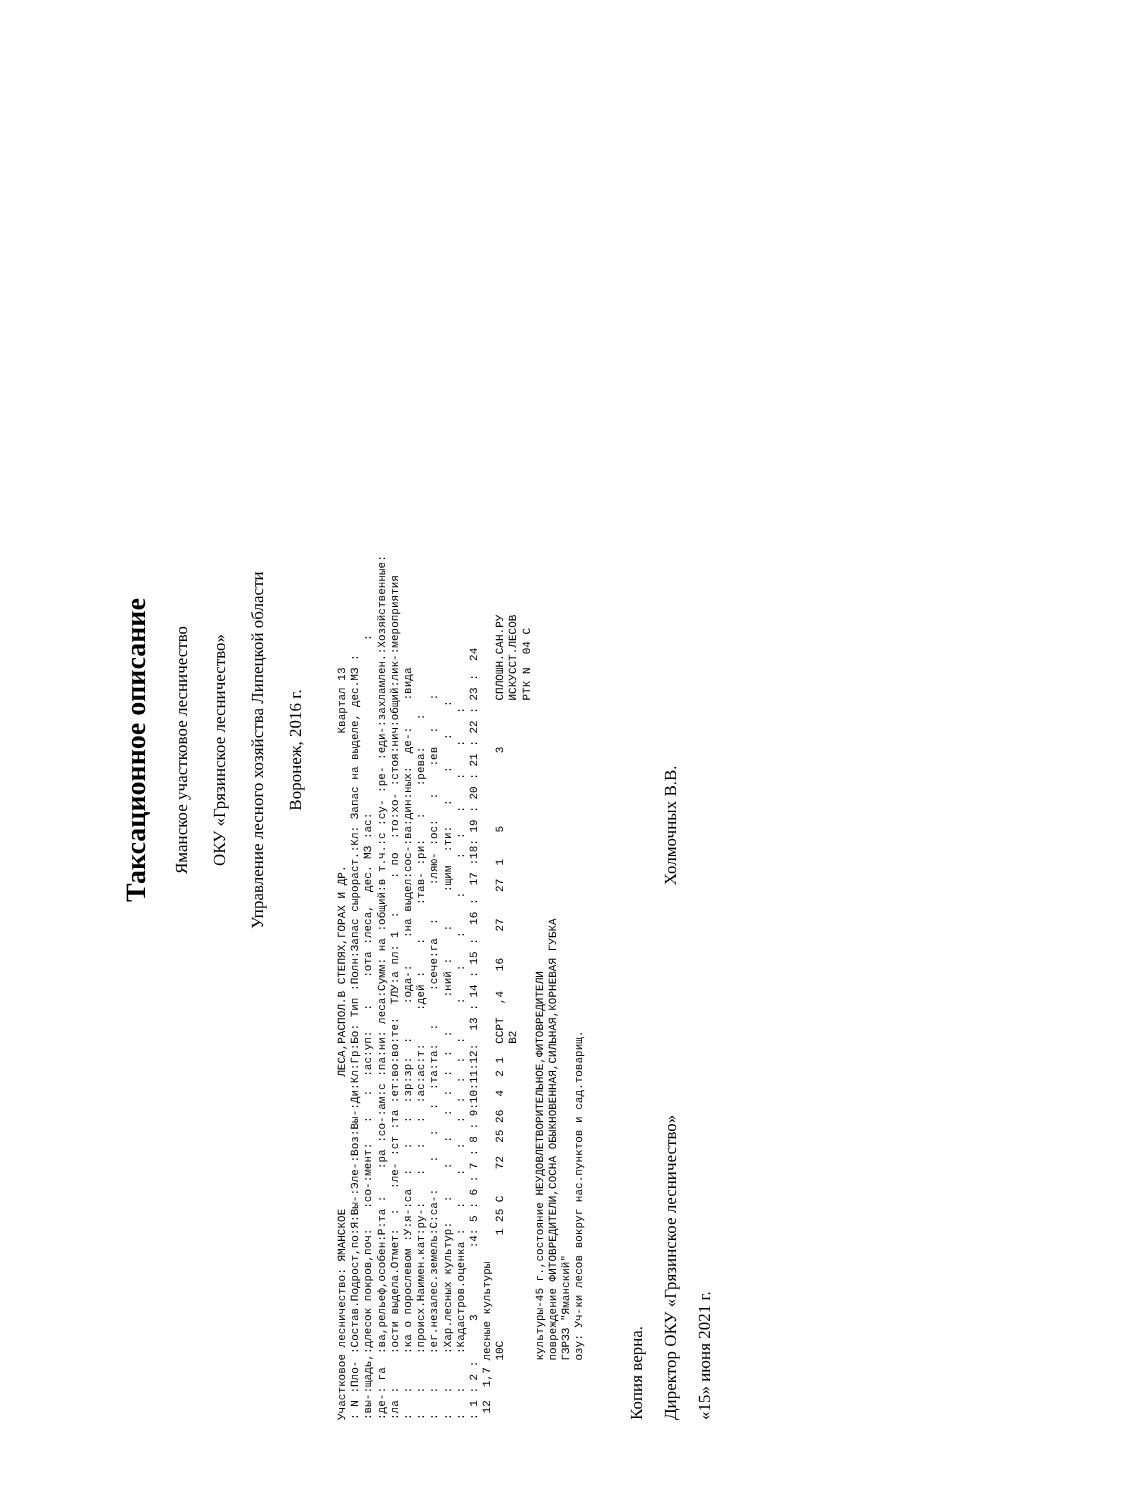Таксационное описание
Ямaнское участковое лесничество
ОКУ «Грязинское лесничество»
Управление лесного хозяйства Липецкой области
Воронеж, 2016 г.
Участковое лесничество: ЯМАНСКОЕ                    ЛЕСА,РАСПОЛ.В СТЕПЯХ,ГОРАХ И ДР.                    Квартал 13
: N :Пло- :Состав.Подрост,по:Я:Вы-:Эле-:Воз:Вы-:Ди:Кл:Гр:Бо: Тип :Полн:Запас сырораст.:Кл: Запас на выделе, дес.МЗ :
:вы-:щадь,:длесок покров,поч:   :со-:мент:   :   :  :ас:уп:   :    :ота :леса,  дес. МЗ :ас:                          :
:де-: га  :ва,рельеф,особен:Р:та :    :ра :со-:ам:с :па:ни: леса:Сумм: на :общий:в т.ч.:с :су- :ре- :еди-:захламлен.:Хозяйственные:
:ла :     :ости выдела.Отмет:  :   :ле- :ст :та :ет:во:во:те:  ТЛУ:а пл: 1  :     : по  :то:хо- :стоя:нич:общий:лик-:мероприятия
:   :     :ка о порослевом :У:я-:са  :   :   :  :зр:зр:  :     :ода-:    :на выдел:сос-:ва:дин:ных:  де-:    :вида
:   :     :происх.Наимен.кат:ру-:    :   :   :  :ас:ас:т:     :дей :    :     :тав- :ри:   :    :рева:    :
:   :     :ег.незалес.земель:С:са-:    :   :   :  :та:та:  :     :сече:га  :     :ляю- :ос:   :    :ев  :    :
:   :     :Хар.лесных культур:   :    :   :   :  :  :  :  :     :ний :    :     :щим  :ти:   :    :    :    :
:   :     :Кадастров.оценка :   :    :   :   :  :  :  :  :     :    :    :     :     :  :   :    :    :    :
: 1 : 2 :      3          :4: 5 : 6 : 7 : 8 : 9:10:11:12:  13 : 14 : 15 :  16 :  17 :18: 19 : 20 : 21 : 22 : 23 :  24
 12  1,7 лесные культуры
         10С                1 25 С    72  25 26  4  2 1  ССРТ  ,4   16    27    27  1    5           3       СПЛОШН.САН.РУ
                                                         В2                                                  ИСКУССТ.ЛЕСОВ
                                                                                                             РТК N  04 С
         культуры-45 г.,состояние НЕУДОВЛЕТВОРИТЕЛЬНОЕ,ФИТОВРЕДИТЕЛИ
         повреждение ФИТОВРЕДИТЕЛИ,СОСНА ОБЫКНОВЕННАЯ,СИЛЬНАЯ,КОРНЕВАЯ ГУБКА
         ГЗРЗЗ "Ямaнский"
         озу: Уч-ки лесов вокруг нас.пунктов и сад.товарищ.
Копия верна.
Директор ОКУ «Грязинское лесничество» Холмочных В.В.
«15» июня 2021 г.